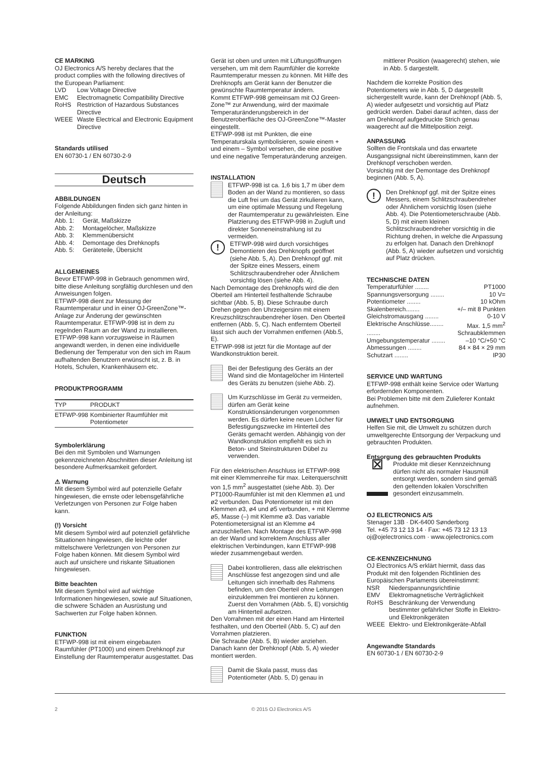CE MARKING
OJ Electronics A/S hereby declares that the product complies with the following directives of the European Parliament:
LVD Low Voltage Directive EMC Electromagnetic Compatibility Directive RoHS Restriction of Hazardous Substances Directive WEEE Waste Electrical and Electronic Equipment Directive
Standards utilised
EN 60730-1 / EN 60730-2-9
Deutsch
ABBILDUNGEN
Folgende Abbildungen finden sich ganz hinten in der Anleitung:
Abb. 1: Gerät, Maßskizze Abb. 2: Montagelöcher, Maßskizze Abb. 3: Klemmenübersicht Abb. 4: Demontage des Drehknopfs Abb. 5: Geräteteile, Übersicht
ALLGEMEINES
Bevor ETFWP-998 in Gebrauch genommen wird, bitte diese Anleitung sorgfältig durchlesen und den Anweisungen folgen.
ETFWP-998 dient zur Messung der Raumtemperatur und in einer OJ-GreenZone™-Anlage zur Änderung der gewünschten Raumtemperatur. ETFWP-998 ist in dem zu regelnden Raum an der Wand zu installieren. ETFWP-998 kann vorzugsweise in Räumen angewandt werden, in denen eine individuelle Bedienung der Temperatur von den sich im Raum aufhaltenden Benutzern erwünscht ist, z. B. in Hotels, Schulen, Krankenhäusern etc.
PRODUKTPROGRAMM
| TYP | PRODUKT |
| --- | --- |
| ETFWP-998 | Kombinierter Raumfühler mit Potentiometer |
Symbolerklärung
Bei den mit Symbolen und Warnungen gekennzeichneten Abschnitten dieser Anleitung ist besondere Aufmerksamkeit gefordert.
⚠ Warnung
Mit diesem Symbol wird auf potenzielle Gefahr hingewiesen, die ernste oder lebensgefährliche Verletzungen von Personen zur Folge haben kann.
(!) Vorsicht
Mit diesem Symbol wird auf potenziell gefährliche Situationen hingewiesen, die leichte oder mittelschwere Verletzungen von Personen zur Folge haben können. Mit diesem Symbol wird auch auf unsichere und riskante Situationen hingewiesen.
Bitte beachten
Mit diesem Symbol wird auf wichtige Informationen hingewiesen, sowie auf Situationen, die schwere Schäden an Ausrüstung und Sachwerten zur Folge haben können.
FUNKTION
ETFWP-998 ist mit einem eingebauten Raumfühler (PT1000) und einem Drehknopf zur Einstellung der Raumtemperatur ausgestattet. Das
Gerät ist oben und unten mit Lüftungsöffnungen versehen, um mit dem Raumfühler die korrekte Raumtemperatur messen zu können. Mit Hilfe des Drehknopfs am Gerät kann der Benutzer die gewünschte Raumtemperatur ändern.
Kommt ETFWP-998 gemeinsam mit OJ Green-Zone™ zur Anwendung, wird der maximale Temperaturänderungsbereich in der Benutzeroberfläche des OJ-GreenZone™-Master eingestellt.
ETFWP-998 ist mit Punkten, die eine Temperaturskala symbolisieren, sowie einem + und einem – Symbol versehen, die eine positive und eine negative Temperaturänderung anzeigen.
INSTALLATION
ETFWP-998 ist ca. 1,6 bis 1,7 m über dem Boden an der Wand zu montieren, so dass die Luft frei um das Gerät zirkulieren kann, um eine optimale Messung und Regelung der Raumtemperatur zu gewährleisten. Eine Platzierung des ETFWP-998 in Zugluft und direkter Sonneneinstrahlung ist zu vermeiden.
!
ETFWP-998 wird durch vorsichtiges Demontieren des Drehknopfs geöffnet (siehe Abb. 5, A). Den Drehknopf ggf. mit der Spitze eines Messers, einem Schlitzschraubendreher oder Ähnlichem vorsichtig lösen (siehe Abb. 4).
Nach Demontage des Drehknopfs wird die den Oberteil am Hinterteil festhaltende Schraube sichtbar (Abb. 5, B). Diese Schraube durch Drehen gegen den Uhrzeigersinn mit einem Kreuzschlitzschraubendreher lösen. Den Oberteil entfernen (Abb. 5, C). Nach entferntem Oberteil lässt sich auch der Vorrahmen entfernen (Abb.5, E).
ETFWP-998 ist jetzt für die Montage auf der Wandkonstruktion bereit.
Bei der Befestigung des Geräts an der Wand sind die Montagelöcher im Hinterteil des Geräts zu benutzen (siehe Abb. 2).
Um Kurzschlüsse im Gerät zu vermeiden, dürfen am Gerät keine Konstruktionsänderungen vorgenommen werden. Es dürfen keine neuen Löcher für Befestigungszwecke im Hinterteil des Geräts gemacht werden. Abhängig von der Wandkonstruktion empfiehlt es sich in Beton- und Steinstrukturen Dübel zu verwenden.
Für den elektrischen Anschluss ist ETFWP-998 mit einer Klemmenreihe für max. Leiterquerschnitt von 1,5 mm<sup>2</sup> ausgestattet (siehe Abb. 3). Der PT1000-Raumfühler ist mit den Klemmen ø1 und ø2 verbunden. Das Potentiometer ist mit den Klemmen ø3, ø4 und ø5 verbunden, + mit Klemme ø5, Masse (–) mit Klemme ø3. Das variable Potentiometersignal ist an Klemme ø4 anzuschließen. Nach Montage des ETFWP-998 an der Wand und korrektem Anschluss aller elektrischen Verbindungen, kann ETFWP-998 wieder zusammengebaut werden.
Dabei kontrollieren, dass alle elektrischen Anschlüsse fest angezogen sind und alle Leitungen sich innerhalb des Rahmens befinden, um den Oberteil ohne Leitungen einzuklemmen frei montieren zu können. Zuerst den Vorrahmen (Abb. 5, E) vorsichtig am Hinterteil aufsetzen.
Den Vorrahmen mit der einen Hand am Hinterteil festhalten, und den Oberteil (Abb. 5, C) auf den Vorrahmen platzieren.
Die Schraube (Abb. 5, B) wieder anziehen. Danach kann der Drehknopf (Abb. 5, A) wieder montiert werden.
Damit die Skala passt, muss das Potentiometer (Abb. 5, D) genau in
mittlerer Position (waagerecht) stehen, wie in Abb. 5 dargestellt.
Nachdem die korrekte Position des Potentiometers wie in Abb. 5, D dargestellt sichergestellt wurde, kann der Drehknopf (Abb. 5, A) wieder aufgesetzt und vorsichtig auf Platz gedrückt werden. Dabei darauf achten, dass der am Drehknopf aufgedruckte Strich genau waagerecht auf die Mittelposition zeigt.
ANPASSUNG
Sollten die Frontskala und das erwartete Ausgangssignal nicht übereinstimmen, kann der Drehknopf verschoben werden.
Vorsichtig mit der Demontage des Drehknopf beginnen (Abb. 5, A).
!
Den Drehknopf ggf. mit der Spitze eines Messers, einem Schlitzschraubendreher oder Ähnlichem vorsichtig lösen (siehe Abb. 4). Die Potentiometerschraube (Abb. 5, D) mit einem kleinen Schlitzschraubendreher vorsichtig in die Richtung drehen, in welche die Anpassung zu erfolgen hat. Danach den Drehknopf (Abb. 5, A) wieder aufsetzen und vorsichtig auf Platz drücken.
TECHNISCHE DATEN
Temperaturfühler ........ PT1000
Spannungsversorgung ........ 10 V=
Potentiometer ........ 10 kOhm
Skalenbereich........ +/– mit 8 Punkten
Gleichstromausgang ........ 0-10 V
Elektrische Anschlüsse........ Max. 1,5 mm<sup>2</sup>
........ Schraubklemmen
Umgebungstemperatur ........ –10 °C/+50 °C
Abmessungen ........ 84 × 84 × 29 mm
Schutzart ........ IP30
SERVICE UND WARTUNG
ETFWP-998 enthält keine Service oder Wartung erfordernden Komponenten.
Bei Problemen bitte mit dem Zulieferer Kontakt aufnehmen.
UMWELT UND ENTSORGUNG
Helfen Sie mit, die Umwelt zu schützen durch umweltgerechte Entsorgung der Verpackung und gebrauchten Produkten.
Entsorgung des gebrauchten Produkts
⊠
Produkte mit dieser Kennzeichnung dürfen nicht als normaler Hausmüll entsorgt werden, sondern sind gemäß den geltenden lokalen Vorschriften gesondert einzusammeln.
OJ ELECTRONICS A/S
Stenager 13B · DK-6400 Sønderborg
Tel. +45 73 12 13 14 · Fax: +45 73 12 13 13
oj@ojelectronics.com · www.ojelectronics.com
CE-KENNZEICHNUNG
OJ Electronics A/S erklärt hiermit, dass das Produkt mit den folgenden Richtlinien des Europäischen Parlaments übereinstimmt:
NSR Niederspannungsrichtlinie EMV Elektromagnetische Verträglichkeit RoHS Beschränkung der Verwendung bestimmter gefährlicher Stoffe in Elektro- und Elektronikgeräten WEEE Elektro- und Elektronikgeräte-Abfall
Angewandte Standards
EN 60730-1 / EN 60730-2-9
2 © 2015 OJ Electronics A/S